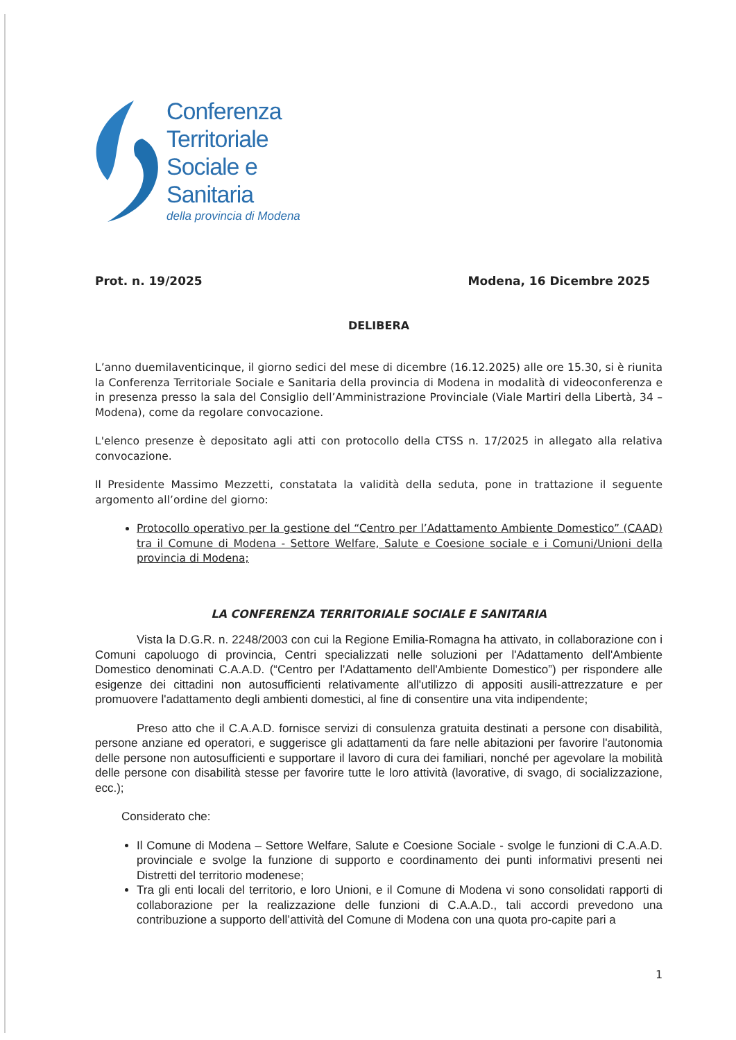Conferenza
Territoriale
Sociale e
Sanitaria
della provincia di Modena
Prot. n. 19/2025 Modena, 16 Dicembre 2025
DELIBERA
L’anno duemilaventicinque, il giorno sedici del mese di dicembre (16.12.2025) alle ore 15.30, si è riunita la Conferenza Territoriale Sociale e Sanitaria della provincia di Modena in modalità di videoconferenza e in presenza presso la sala del Consiglio dell’Amministrazione Provinciale (Viale Martiri della Libertà, 34 – Modena), come da regolare convocazione.
L'elenco presenze è depositato agli atti con protocollo della CTSS n. 17/2025 in allegato alla relativa convocazione.
Il Presidente Massimo Mezzetti, constatata la validità della seduta, pone in trattazione il seguente argomento all’ordine del giorno:
Protocollo operativo per la gestione del “Centro per l’Adattamento Ambiente Domestico” (CAAD) tra il Comune di Modena - Settore Welfare, Salute e Coesione sociale e i Comuni/Unioni della provincia di Modena;
LA CONFERENZA TERRITORIALE SOCIALE E SANITARIA
Vista la D.G.R. n. 2248/2003 con cui la Regione Emilia-Romagna ha attivato, in collaborazione con i Comuni capoluogo di provincia, Centri specializzati nelle soluzioni per l'Adattamento dell'Ambiente Domestico denominati C.A.A.D. (“Centro per l'Adattamento dell'Ambiente Domestico”) per rispondere alle esigenze dei cittadini non autosufficienti relativamente all'utilizzo di appositi ausili-attrezzature e per promuovere l'adattamento degli ambienti domestici, al fine di consentire una vita indipendente;
Preso atto che il C.A.A.D. fornisce servizi di consulenza gratuita destinati a persone con disabilità, persone anziane ed operatori, e suggerisce gli adattamenti da fare nelle abitazioni per favorire l'autonomia delle persone non autosufficienti e supportare il lavoro di cura dei familiari, nonché per agevolare la mobilità delle persone con disabilità stesse per favorire tutte le loro attività (lavorative, di svago, di socializzazione, ecc.);
Considerato che:
Il Comune di Modena – Settore Welfare, Salute e Coesione Sociale - svolge le funzioni di C.A.A.D. provinciale e svolge la funzione di supporto e coordinamento dei punti informativi presenti nei Distretti del territorio modenese;
Tra gli enti locali del territorio, e loro Unioni, e il Comune di Modena vi sono consolidati rapporti di collaborazione per la realizzazione delle funzioni di C.A.A.D., tali accordi prevedono una contribuzione a supporto dell’attività del Comune di Modena con una quota pro-capite pari a
1